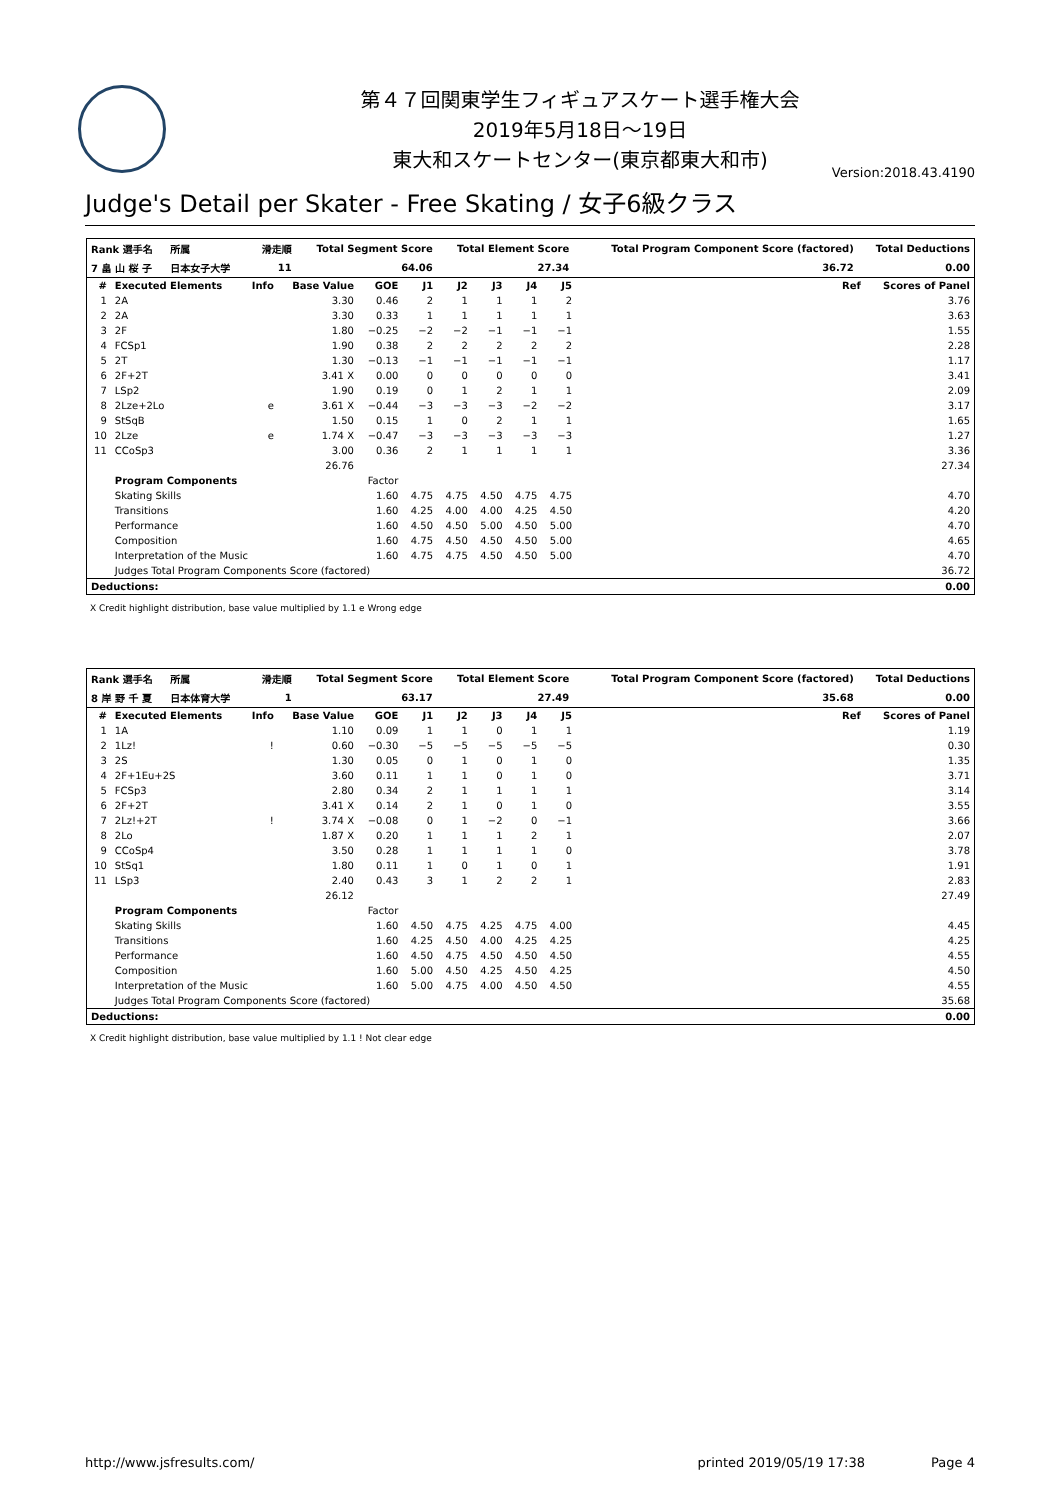第４７回関東学生フィギュアスケート選手権大会
2019年5月18日～19日
東大和スケートセンター(東京都東大和市)
Version:2018.43.4190
Judge's Detail per Skater - Free Skating / 女子6級クラス
| Rank 選手名 | 所属 | | 滑走順 | Total Segment Score | Total Element Score | Total Program Component Score (factored) | Total Deductions |
| --- | --- | --- | --- | --- | --- | --- | --- |
| 7 畠 山 桜 子 | 日本女子大学 | | 11 | 64.06 | 27.34 | 36.72 | 0.00 |
| # | Executed Elements | Info | Base Value | GOE | J1 | J2 | J3 | J4 | J5 | | Ref | Scores of Panel |
| --- | --- | --- | --- | --- | --- | --- | --- | --- | --- | --- | --- | --- |
| 1 | 2A | | 3.30 | 0.46 | 2 | 1 | 1 | 1 | 2 | | | 3.76 |
| 2 | 2A | | 3.30 | 0.33 | 1 | 1 | 1 | 1 | 1 | | | 3.63 |
| 3 | 2F | | 1.80 | −0.25 | −2 | −2 | −1 | −1 | −1 | | | 1.55 |
| 4 | FCSp1 | | 1.90 | 0.38 | 2 | 2 | 2 | 2 | 2 | | | 2.28 |
| 5 | 2T | | 1.30 | −0.13 | −1 | −1 | −1 | −1 | −1 | | | 1.17 |
| 6 | 2F+2T | | 3.41 X | 0.00 | 0 | 0 | 0 | 0 | 0 | | | 3.41 |
| 7 | LSp2 | | 1.90 | 0.19 | 0 | 1 | 2 | 1 | 1 | | | 2.09 |
| 8 | 2Lze+2Lo | e | 3.61 X | −0.44 | −3 | −3 | −3 | −2 | −2 | | | 3.17 |
| 9 | StSqB | | 1.50 | 0.15 | 1 | 0 | 2 | 1 | 1 | | | 1.65 |
| 10 | 2Lze | e | 1.74 X | −0.47 | −3 | −3 | −3 | −3 | −3 | | | 1.27 |
| 11 | CCoSp3 | | 3.00 | 0.36 | 2 | 1 | 1 | 1 | 1 | | | 3.36 |
| | | | 26.76 | | | | | | | | | 27.34 |
| | Program Components | | | Factor | | | | | | | | |
| | Skating Skills | | | 1.60 | 4.75 | 4.75 | 4.50 | 4.75 | 4.75 | | | 4.70 |
| | Transitions | | | 1.60 | 4.25 | 4.00 | 4.00 | 4.25 | 4.50 | | | 4.20 |
| | Performance | | | 1.60 | 4.50 | 4.50 | 5.00 | 4.50 | 5.00 | | | 4.70 |
| | Composition | | | 1.60 | 4.75 | 4.50 | 4.50 | 4.50 | 5.00 | | | 4.65 |
| | Interpretation of the Music | | | 1.60 | 4.75 | 4.75 | 4.50 | 4.50 | 5.00 | | | 4.70 |
| | Judges Total Program Components Score (factored) | | | | | | | | | | | 36.72 |
| Deductions: | | | | | | | | | | | | 0.00 |
X Credit highlight distribution, base value multiplied by 1.1 e Wrong edge
| Rank 選手名 | 所属 | | 滑走順 | Total Segment Score | Total Element Score | Total Program Component Score (factored) | Total Deductions |
| --- | --- | --- | --- | --- | --- | --- | --- |
| 8 岸 野 千 夏 | 日本体育大学 | | 1 | 63.17 | 27.49 | 35.68 | 0.00 |
| # | Executed Elements | Info | Base Value | GOE | J1 | J2 | J3 | J4 | J5 | | Ref | Scores of Panel |
| --- | --- | --- | --- | --- | --- | --- | --- | --- | --- | --- | --- | --- |
| 1 | 1A | | 1.10 | 0.09 | 1 | 1 | 0 | 1 | 1 | | | 1.19 |
| 2 | 1Lz! | ! | 0.60 | −0.30 | −5 | −5 | −5 | −5 | −5 | | | 0.30 |
| 3 | 2S | | 1.30 | 0.05 | 0 | 1 | 0 | 1 | 0 | | | 1.35 |
| 4 | 2F+1Eu+2S | | 3.60 | 0.11 | 1 | 1 | 0 | 1 | 0 | | | 3.71 |
| 5 | FCSp3 | | 2.80 | 0.34 | 2 | 1 | 1 | 1 | 1 | | | 3.14 |
| 6 | 2F+2T | | 3.41 X | 0.14 | 2 | 1 | 0 | 1 | 0 | | | 3.55 |
| 7 | 2Lz!+2T | ! | 3.74 X | −0.08 | 0 | 1 | −2 | 0 | −1 | | | 3.66 |
| 8 | 2Lo | | 1.87 X | 0.20 | 1 | 1 | 1 | 2 | 1 | | | 2.07 |
| 9 | CCoSp4 | | 3.50 | 0.28 | 1 | 1 | 1 | 1 | 0 | | | 3.78 |
| 10 | StSq1 | | 1.80 | 0.11 | 1 | 0 | 1 | 0 | 1 | | | 1.91 |
| 11 | LSp3 | | 2.40 | 0.43 | 3 | 1 | 2 | 2 | 1 | | | 2.83 |
| | | | 26.12 | | | | | | | | | 27.49 |
| | Program Components | | | Factor | | | | | | | | |
| | Skating Skills | | | 1.60 | 4.50 | 4.75 | 4.25 | 4.75 | 4.00 | | | 4.45 |
| | Transitions | | | 1.60 | 4.25 | 4.50 | 4.00 | 4.25 | 4.25 | | | 4.25 |
| | Performance | | | 1.60 | 4.50 | 4.75 | 4.50 | 4.50 | 4.50 | | | 4.55 |
| | Composition | | | 1.60 | 5.00 | 4.50 | 4.25 | 4.50 | 4.25 | | | 4.50 |
| | Interpretation of the Music | | | 1.60 | 5.00 | 4.75 | 4.00 | 4.50 | 4.50 | | | 4.55 |
| | Judges Total Program Components Score (factored) | | | | | | | | | | | 35.68 |
| Deductions: | | | | | | | | | | | | 0.00 |
X Credit highlight distribution, base value multiplied by 1.1 ! Not clear edge
http://www.jsfresults.com/ printed 2019/05/19 17:38 Page 4